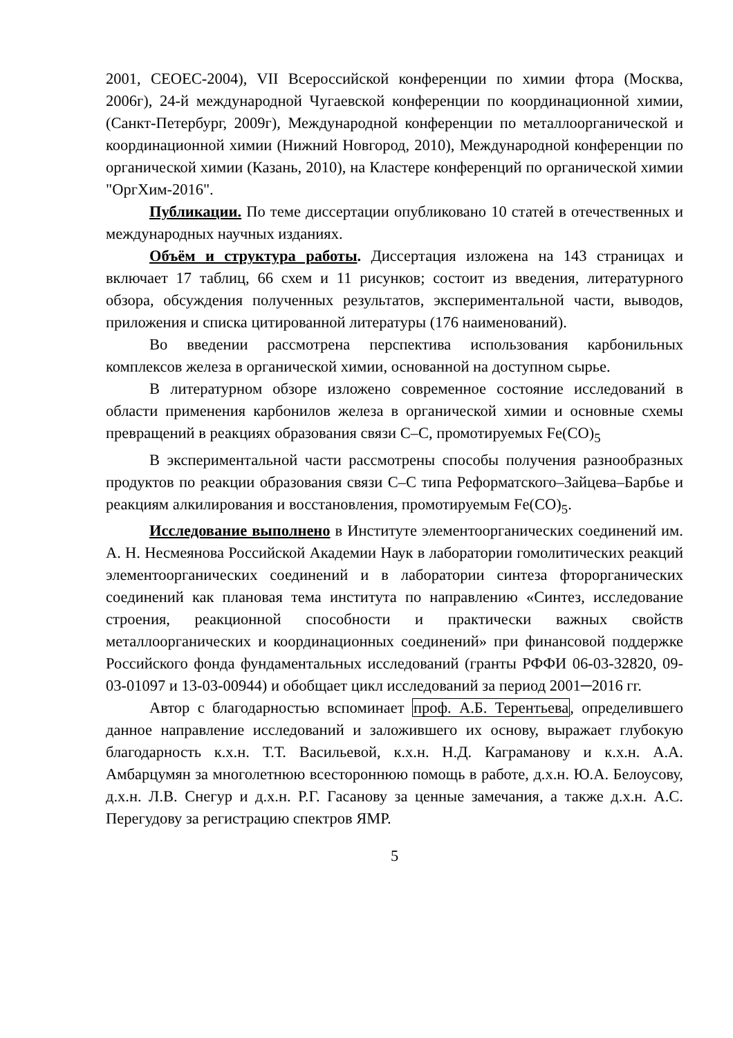2001, CEOEC-2004), VII Всероссийской конференции по химии фтора (Москва, 2006г), 24-й международной Чугаевской конференции по координационной химии, (Санкт-Петербург, 2009г), Международной конференции по металлоорганической и координационной химии (Нижний Новгород, 2010), Международной конференции по органической химии (Казань, 2010), на Кластере конференций по органической химии "ОргХим-2016".
Публикации. По теме диссертации опубликовано 10 статей в отечественных и международных научных изданиях.
Объём и структура работы. Диссертация изложена на 143 страницах и включает 17 таблиц, 66 схем и 11 рисунков; состоит из введения, литературного обзора, обсуждения полученных результатов, экспериментальной части, выводов, приложения и списка цитированной литературы (176 наименований).
Во введении рассмотрена перспектива использования карбонильных комплексов железа в органической химии, основанной на доступном сырье.
В литературном обзоре изложено современное состояние исследований в области применения карбонилов железа в органической химии и основные схемы превращений в реакциях образования связи С–С, промотируемых Fe(CO)<sub>5</sub>
В экспериментальной части рассмотрены способы получения разнообразных продуктов по реакции образования связи С–С типа Реформатского–Зайцева–Барбье и реакциям алкилирования и восстановления, промотируемым Fe(CO)<sub>5</sub>.
Исследование выполнено в Институте элементоорганических соединений им. А. Н. Несмеянова Российской Академии Наук в лаборатории гомолитических реакций элементоорганических соединений и в лаборатории синтеза фторорганических соединений как плановая тема института по направлению «Синтез, исследование строения, реакционной способности и практически важных свойств металлоорганических и координационных соединений» при финансовой поддержке Российского фонда фундаментальных исследований (гранты РФФИ 06-03-32820, 09-03-01097 и 13-03-00944) и обобщает цикл исследований за период 2001─2016 гг.
Автор с благодарностью вспоминает проф. А.Б. Терентьева, определившего данное направление исследований и заложившего их основу, выражает глубокую благодарность к.х.н. Т.Т. Васильевой, к.х.н. Н.Д. Каграманову и к.х.н. А.А. Амбарцумян за многолетнюю всестороннюю помощь в работе, д.х.н. Ю.А. Белоусову, д.х.н. Л.В. Снегур и д.х.н. Р.Г. Гасанову за ценные замечания, а также д.х.н. А.С. Перегудову за регистрацию спектров ЯМР.
5